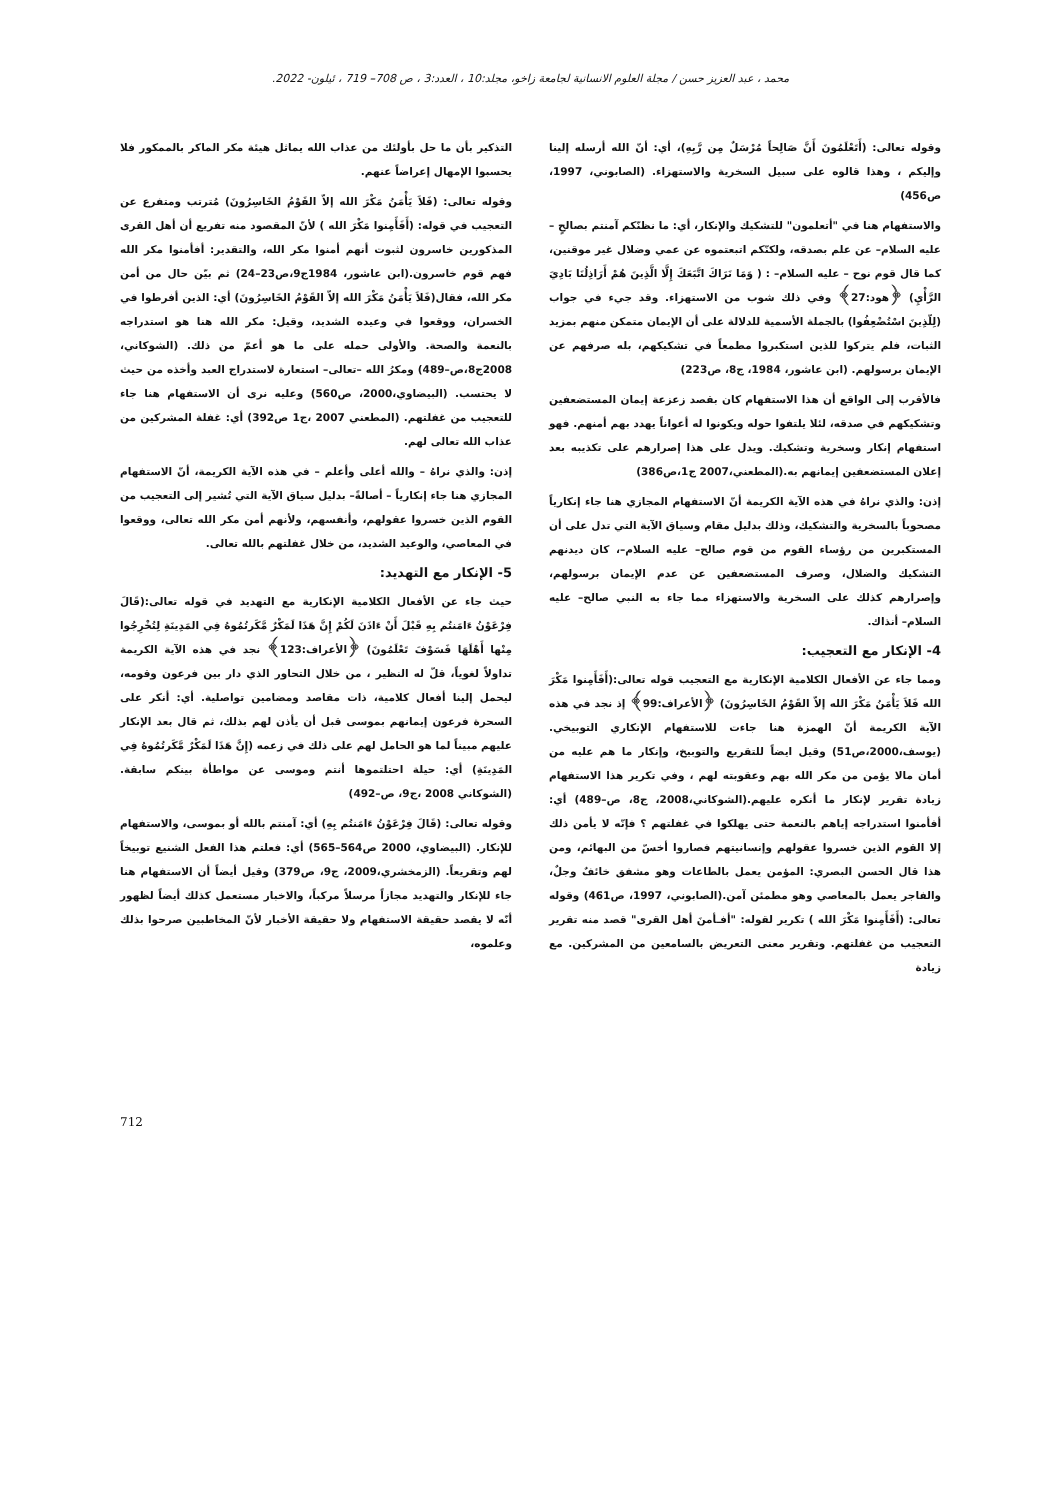محمد ، عبد العزيز حسن / مجلة العلوم الانسانية لجامعة زاخو، مجلد:10 ، العدد:3 ، ص 708– 719 ، ئيلون- 2022.
وقوله تعالى: (أَتَعْلَمُونَ أَنَّ صَالِحاً مُرْسَلٌ مِن رَّبِهِ)، أي: أنّ الله أرسله إلينا وإليكم ، وهذا قالوه على سبيل السخرية والاستهزاء. (الصابوني، 1997، ص456)
والاستفهام هنا في "أتعلمون" للتشكيك والإنكار، أي: ما نظنّكم آمنتم بصالحٍ – عليه السلام– عن علم بصدقه، ولكنّكم اتبعتموه عن عمي وضلال غير موقنين، كما قال قوم نوح – عليه السلام– : ( وَمَا نَرَاكَ اتَّبَعَكَ إِلَّا الَّذِينَ هُمْ أَرَاذِلُنَا بَادِيَ الرَّأْيِ) ﴿هود:27﴾ وفي ذلك شوب من الاستهزاء. وقد جيء في جواب (لِلّذِينَ اسْتُضْعِفُوا) بالجملة الأسمية للدلالة على أن الإيمان متمكن منهم بمزيد الثبات، فلم يتركوا للذين استكبروا مطمعاً في تشكيكهم، بله صرفهم عن الإيمان برسولهم. (ابن عاشور، 1984، ج8، ص223)
فالأقرب إلى الواقع أن هذا الاستفهام كان بقصد زعزعة إيمان المستضعفين وتشكيكهم في صدقه، لئلا يلتفوا حوله ويكونوا له أعواناً يهدد بهم أمنهم. فهو استفهام إنكار وسخرية وتشكيك. ويدل على هذا إصرارهم على تكذيبه بعد إعلان المستضعفين إيمانهم به.(المطعني،2007 ج1،ص386)
إذن: والذي نراهُ في هذه الآية الكريمة أنّ الاستفهام المجازي هنا جاء إنكارياً مصحوباً بالسخرية والتشكيك، وذلك بدليل مقام وسياق الآية التي تدل على أن المستكبرين من رؤساء القوم من قوم صالح– عليه السلام–، كان ديدنهم التشكيك والضلال، وصرف المستضعفين عن عدم الإيمان برسولهم، وإصرارهم كذلك على السخرية والاستهزاء مما جاء به النبي صالح– عليه السلام– أنذاك.
4- الإنكار مع التعجيب:
ومما جاء عن الأفعال الكلامية الإنكارية مع التعجيب قوله تعالى:(أَفَأَمِنوا مَكْرَ الله فَلاَ يَأْمَنُ مَكْرَ الله إلاّ القَوْمُ الخَاسِرُونَ) ﴿الأعراف:99﴾ إذ نجد في هذه الآية الكريمة أنّ الهمزة هنا جاءت للاستفهام الإنكاري التوبيخي. (يوسف،2000،ص51) وقيل ايضاً للتقريع والتوبيخ، وإنكار ما هم عليه من أمان مالا يؤمن من مكر الله بهم وعقوبته لهم ، وفي تكرير هذا الاستفهام زيادة تقرير لإنكار ما أنكره عليهم.(الشوكاني،2008، ج8، ص–489) أي: أفأمنوا استدراجه إياهم بالنعمة حتى يهلكوا في غفلتهم ؟ فإنّه لا يأمن ذلك إلا القوم الذين خسروا عقولهم وإنسانيتهم فصاروا أخسّ من البهائم، ومن هذا قال الحسن البصري: المؤمن يعمل بالطاعات وهو مشفق خائفٌ وجلٌ، والفاجر يعمل بالمعاصي وهو مطمئن آمن.(الصابوني، 1997، ص461) وقوله تعالى: (أَفَأَمِنوا مَكْرَ الله ) تكرير لقوله: "أفـأمنَ أهل القرى" قصد منه تقرير التعجيب من غفلتهم. وتقرير معنى التعريض بالسامعين من المشركين. مع زيادة
التذكير بأن ما حل بأولئك من عذاب الله يماثل هيئة مكر الماكر بالممكور فلا يحسبوا الإمهال إعراضاً عنهم.
وقوله تعالى: (فَلاَ يَأْمَنُ مَكْرَ الله إلاّ القَوْمُ الخَاسِرُونَ) مُترتب ومتفرع عن التعجيب في قوله: (أَفَأَمِنوا مَكْرَ الله ) لأنّ المقصود منه تفريع أن أهل القرى المذكورين خاسرون لثبوت أنهم أمنوا مكر الله، والتقدير: أفأمنوا مكر الله فهم قوم خاسرون.(ابن عاشور، 1984ج9،ص23–24) ثم بيّن حال من أمن مكر الله، فقال(فَلاَ يَأْمَنُ مَكْرَ الله إلاّ القَوْمُ الخَاسِرُونَ) أي: الذين أفرطوا في الخسران، ووقعوا في وعيده الشديد، وقيل: مكر الله هنا هو استدراجه بالنعمة والصحة. والأولى حمله على ما هو أعمّ من ذلك. (الشوكاني، 2008ج8،ص–489) ومكرُ الله –تعالى– استعارة لاستدراج العبد وأخذه من حيث لا يحتسب. (البيضاوي،2000، ص560) وعليه نرى أن الاستفهام هنا جاء للتعجيب من غفلتهم. (المطعني 2007 ،ج1 ص392) أي: غفلة المشركين من عذاب الله تعالى لهم.
إذن: والذي نراهُ – والله أعلى وأعلم – في هذه الآية الكريمة، أنّ الاستفهام المجازي هنا جاء إنكارياً – أصالةً– بدليل سياق الآية التي تُشير إلى التعجيب من القوم الذين خسروا عقولهم، وأنفسهم، ولأنهم أمن مكر الله تعالى، ووقعوا في المعاصي، والوعيد الشديد، من خلال غفلتهم بالله تعالى.
5- الإنكار مع التهديد:
حيث جاء عن الأفعال الكلامية الإنكارية مع التهديد في قوله تعالى:(قَالَ فِرْعَوْنُ ءَامَنتُم بِهِ قَبْلَ أَنْ ءَاذَنَ لَكُمْ إِنَّ هَذَا لَمَكْرٌ مَّكَرتُمُوهُ فِي المَدِينَةِ لِتُخْرِجُوا مِنْها أَهْلَهَا فَسَوْفَ تَعْلَمُونَ) ﴿الأعراف:123﴾ نجد في هذه الآية الكريمة تداولاً لغوياً، قلّ له النظير ، من خلال التحاور الذي دار بين فرعون وقومه، ليحمل إلينا أفعال كلامية، ذات مقاصد ومضامين تواصلية. أي: أنكر على السحرة فرعون إيمانهم بموسى قبل أن يأذن لهم بذلك، ثم قال بعد الإنكار عليهم مبيناً لما هو الحامل لهم على ذلك في زعمه (إِنَّ هَذَا لَمَكْرٌ مَّكَرتُمُوهُ فِي المَدِينَةِ) أي: حيلة احتلتموها أنتم وموسى عن مواطأة بينكم سابقة. (الشوكاني 2008 ،ج9، ص–492)
وقوله تعالى: (قَالَ فِرْعَوْنُ ءَامَنتُم بِهِ) أي: آمنتم بالله أو بموسى، والاستفهام للإنكار. (البيضاوي، 2000 ص564–565) أي: فعلتم هذا الفعل الشنيع توبيخاً لهم وتقريعاً. (الزمخشري،2009، ج9، ص379) وقيل أيضاً أن الاستفهام هنا جاء للإنكار والتهديد مجازاً مرسلاً مركباً، والاخبار مستعمل كذلك أيضاً لظهور أنّه لا يقصد حقيقة الاستفهام ولا حقيقة الأخبار لأنّ المخاطبين صرحوا بذلك وعلموه،
712